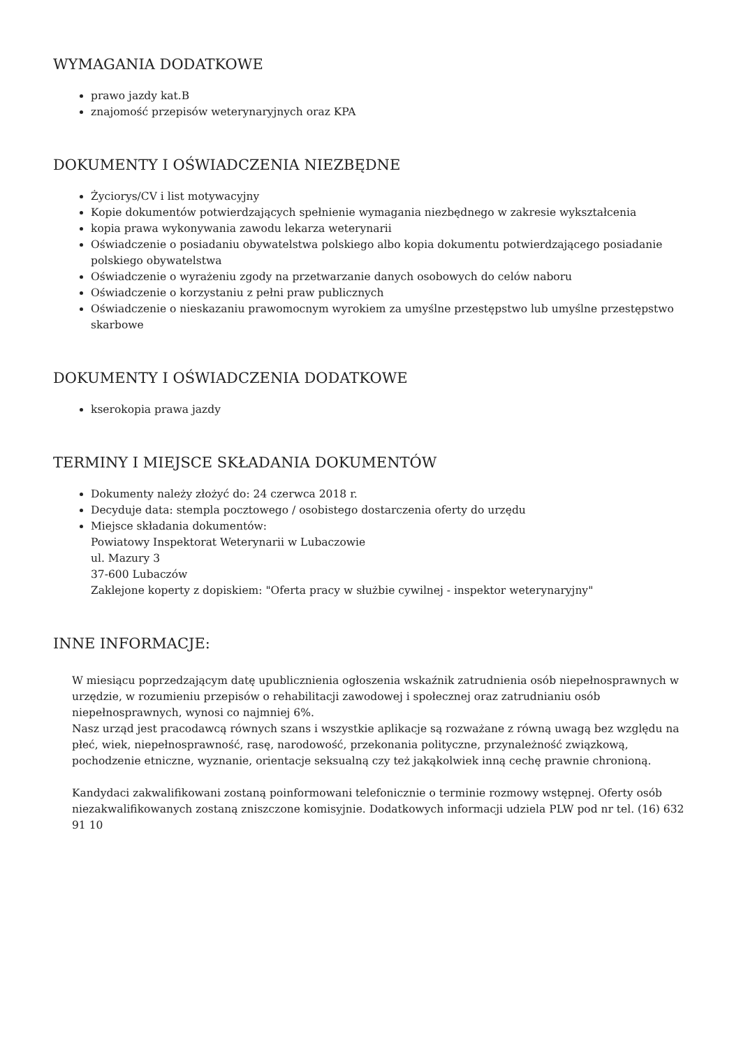WYMAGANIA DODATKOWE
prawo jazdy kat.B
znajomość przepisów weterynaryjnych oraz KPA
DOKUMENTY I OŚWIADCZENIA NIEZBĘDNE
Życiorys/CV i list motywacyjny
Kopie dokumentów potwierdzających spełnienie wymagania niezbędnego w zakresie wykształcenia
kopia prawa wykonywania zawodu lekarza weterynarii
Oświadczenie o posiadaniu obywatelstwa polskiego albo kopia dokumentu potwierdzającego posiadanie polskiego obywatelstwa
Oświadczenie o wyrażeniu zgody na przetwarzanie danych osobowych do celów naboru
Oświadczenie o korzystaniu z pełni praw publicznych
Oświadczenie o nieskazaniu prawomocnym wyrokiem za umyślne przestępstwo lub umyślne przestępstwo skarbowe
DOKUMENTY I OŚWIADCZENIA DODATKOWE
kserokopia prawa jazdy
TERMINY I MIEJSCE SKŁADANIA DOKUMENTÓW
Dokumenty należy złożyć do: 24 czerwca 2018 r.
Decyduje data: stempla pocztowego / osobistego dostarczenia oferty do urzędu
Miejsce składania dokumentów:
Powiatowy Inspektorat Weterynarii w Lubaczowie
ul. Mazury 3
37-600 Lubaczów
Zaklejone koperty z dopiskiem: "Oferta pracy w służbie cywilnej - inspektor weterynaryjny"
INNE INFORMACJE:
W miesiącu poprzedzającym datę upublicznienia ogłoszenia wskaźnik zatrudnienia osób niepełnosprawnych w urzędzie, w rozumieniu przepisów o rehabilitacji zawodowej i społecznej oraz zatrudnianiu osób niepełnosprawnych, wynosi co najmniej 6%.
Nasz urząd jest pracodawcą równych szans i wszystkie aplikacje są rozważane z równą uwagą bez względu na płeć, wiek, niepełnosprawność, rasę, narodowość, przekonania polityczne, przynależność związkową, pochodzenie etniczne, wyznanie, orientacje seksualną czy też jakąkolwiek inną cechę prawnie chronioną.
Kandydaci zakwalifikowani zostaną poinformowani telefonicznie o terminie rozmowy wstępnej. Oferty osób niezakwalifikowanych zostaną zniszczone komisyjnie. Dodatkowych informacji udziela PLW pod nr tel. (16) 632 91 10